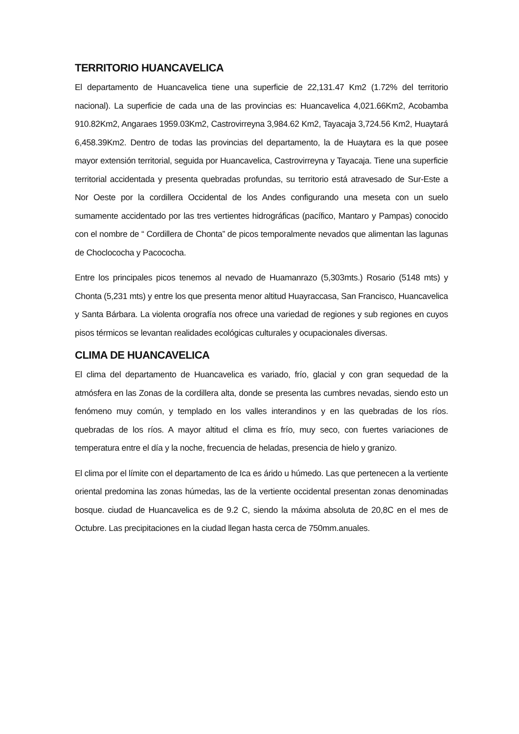TERRITORIO HUANCAVELICA
El departamento de Huancavelica tiene una superficie de 22,131.47 Km2 (1.72% del territorio nacional). La superficie de cada una de las provincias es: Huancavelica 4,021.66Km2, Acobamba 910.82Km2, Angaraes 1959.03Km2, Castrovirreyna 3,984.62 Km2, Tayacaja 3,724.56 Km2, Huaytará 6,458.39Km2. Dentro de todas las provincias del departamento, la de Huaytara es la que posee mayor extensión territorial, seguida por Huancavelica, Castrovirreyna y Tayacaja. Tiene una superficie territorial accidentada y presenta quebradas profundas, su territorio está atravesado de Sur-Este a Nor Oeste por la cordillera Occidental de los Andes configurando una meseta con un suelo sumamente accidentado por las tres vertientes hidrográficas (pacífico, Mantaro y Pampas) conocido con el nombre de “ Cordillera de Chonta” de picos temporalmente nevados que alimentan las lagunas de Choclococha y Pacococha.
Entre los principales picos tenemos al nevado de Huamanrazo (5,303mts.) Rosario (5148 mts) y Chonta (5,231 mts) y entre los que presenta menor altitud Huayraccasa, San Francisco, Huancavelica y Santa Bárbara. La violenta orografía nos ofrece una variedad de regiones y sub regiones en cuyos pisos térmicos se levantan realidades ecológicas culturales y ocupacionales diversas.
CLIMA DE HUANCAVELICA
El clima del departamento de Huancavelica es variado, frío, glacial y con gran sequedad de la atmósfera en las Zonas de la cordillera alta, donde se presenta las cumbres nevadas, siendo esto un fenómeno muy común, y templado en los valles interandinos y en las quebradas de los ríos. quebradas de los ríos. A mayor altitud el clima es frío, muy seco, con fuertes variaciones de temperatura entre el día y la noche, frecuencia de heladas, presencia de hielo y granizo.
El clima por el límite con el departamento de Ica es árido u húmedo. Las que pertenecen a la vertiente oriental predomina las zonas húmedas, las de la vertiente occidental presentan zonas denominadas bosque. ciudad de Huancavelica es de 9.2 C, siendo la máxima absoluta de 20,8C en el mes de Octubre. Las precipitaciones en la ciudad llegan hasta cerca de 750mm.anuales.